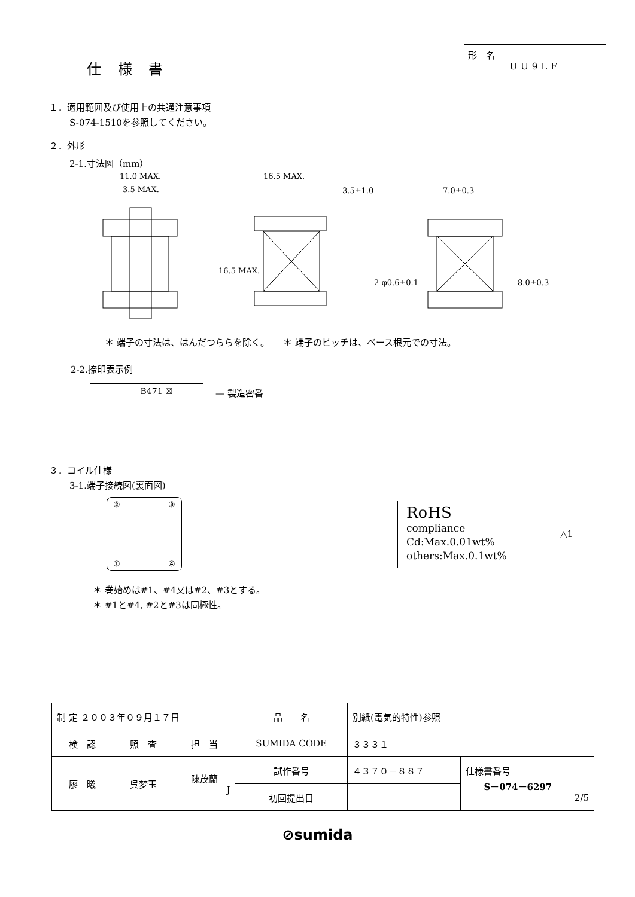仕 様 書
形　名
UU9LF
１．適用範囲及び使用上の共通注意事項
S-074-1510を参照してください。
２．外形
2-1.寸法図（mm）
11.0 MAX.
3.5 MAX.
16.5 MAX.
3.5±1.0
7.0±0.3
16.5 MAX.
2-φ0.6±0.1
8.0±0.3
＊ 端子の寸法は、はんだつららを除く。　　＊ 端子のピッチは、ベース根元での寸法。
2-2.捺印表示例
B471 ☒
— 製造密番
３．コイル仕様
3-1.端子接続図(裏面図)
② ③
① ④
RoHS
compliance
Cd:Max.0.01wt%
others:Max.0.1wt%
△1
＊ 巻始めは#1、#4又は#2、#3とする。
＊ #1と#4, #2と#3は同極性。
| 制 定 ２００３年０９月１７日 | | | 品 名 | 別紙(電気的特性)参照 | |
| 検 認 | 照 査 | 担 当 | SUMIDA CODE | ３３３１ | |
| 廖 曦 | 呉梦玉 | 陳茂蘭 J | 試作番号 | ４３７０－８８７ | 仕様書番号 S－074－6297 2/5 |
| | | | 初回提出日 | | |
⊘sumida